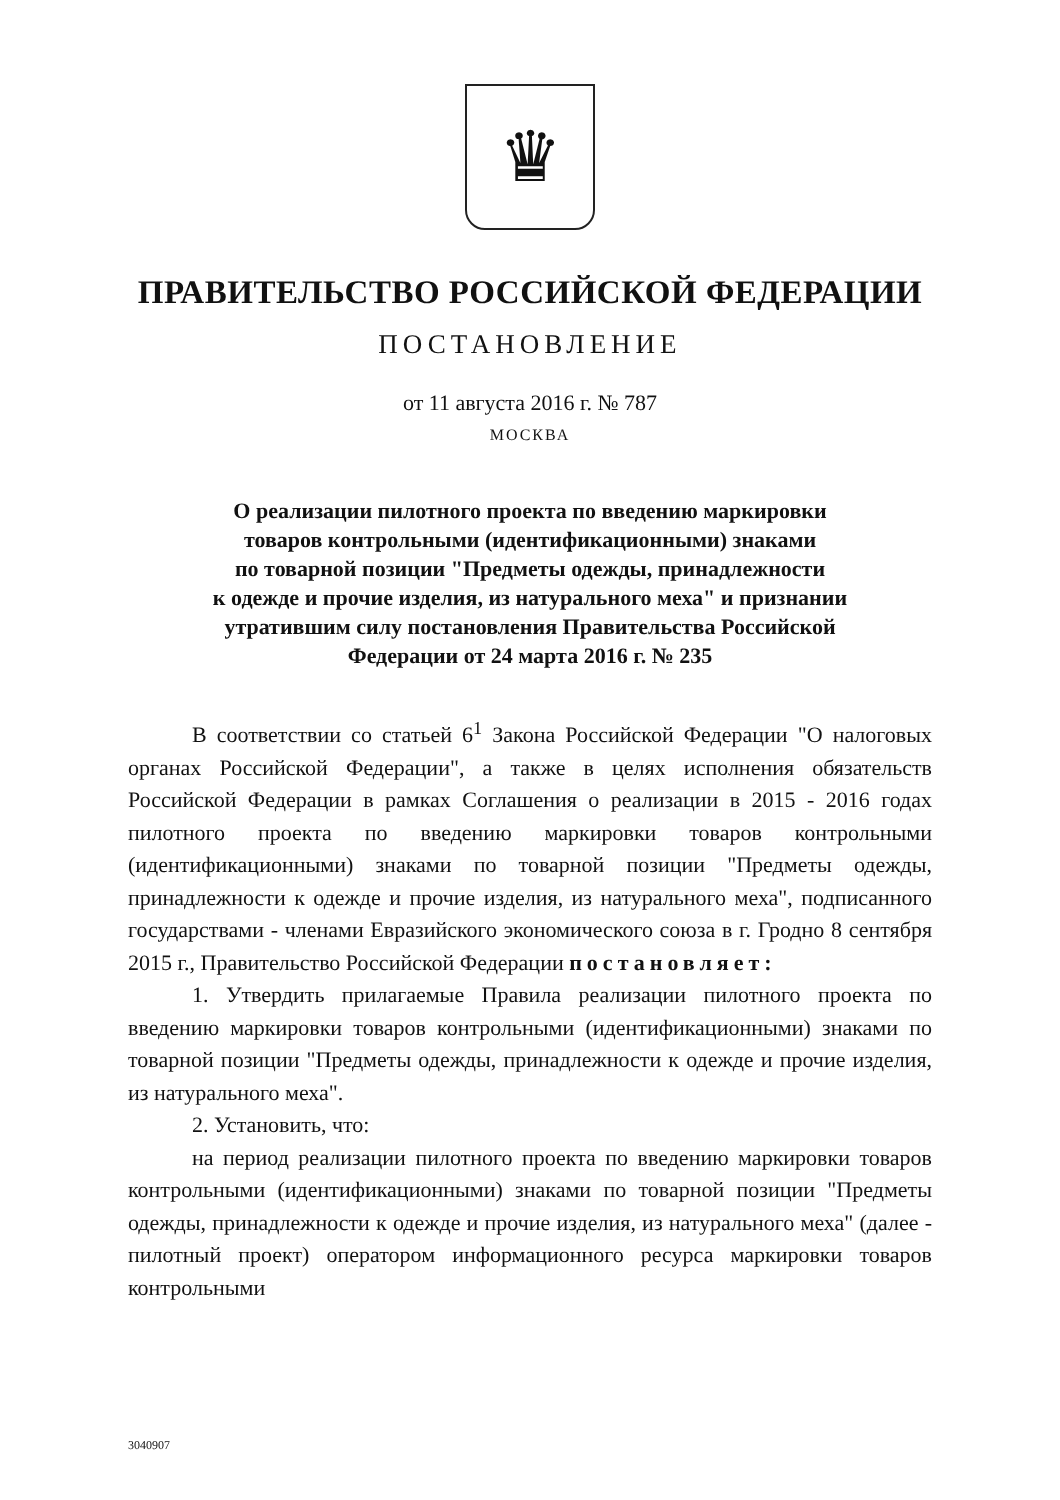♛
ПРАВИТЕЛЬСТВО РОССИЙСКОЙ ФЕДЕРАЦИИ
ПОСТАНОВЛЕНИЕ
от 11 августа 2016 г. № 787
МОСКВА
О реализации пилотного проекта по введению маркировки
товаров контрольными (идентификационными) знаками
по товарной позиции "Предметы одежды, принадлежности
к одежде и прочие изделия, из натурального меха" и признании
утратившим силу постановления Правительства Российской
Федерации от 24 марта 2016 г. № 235
В соответствии со статьей 6<sup>1</sup> Закона Российской Федерации "О налоговых органах Российской Федерации", а также в целях исполнения обязательств Российской Федерации в рамках Соглашения о реализации в 2015 - 2016 годах пилотного проекта по введению маркировки товаров контрольными (идентификационными) знаками по товарной позиции "Предметы одежды, принадлежности к одежде и прочие изделия, из натурального меха", подписанного государствами - членами Евразийского экономического союза в г. Гродно 8 сентября 2015 г., Правительство Российской Федерации постановляет:
1. Утвердить прилагаемые Правила реализации пилотного проекта по введению маркировки товаров контрольными (идентификационными) знаками по товарной позиции "Предметы одежды, принадлежности к одежде и прочие изделия, из натурального меха".
2. Установить, что:
на период реализации пилотного проекта по введению маркировки товаров контрольными (идентификационными) знаками по товарной позиции "Предметы одежды, принадлежности к одежде и прочие изделия, из натурального меха" (далее - пилотный проект) оператором информационного ресурса маркировки товаров контрольными
3040907